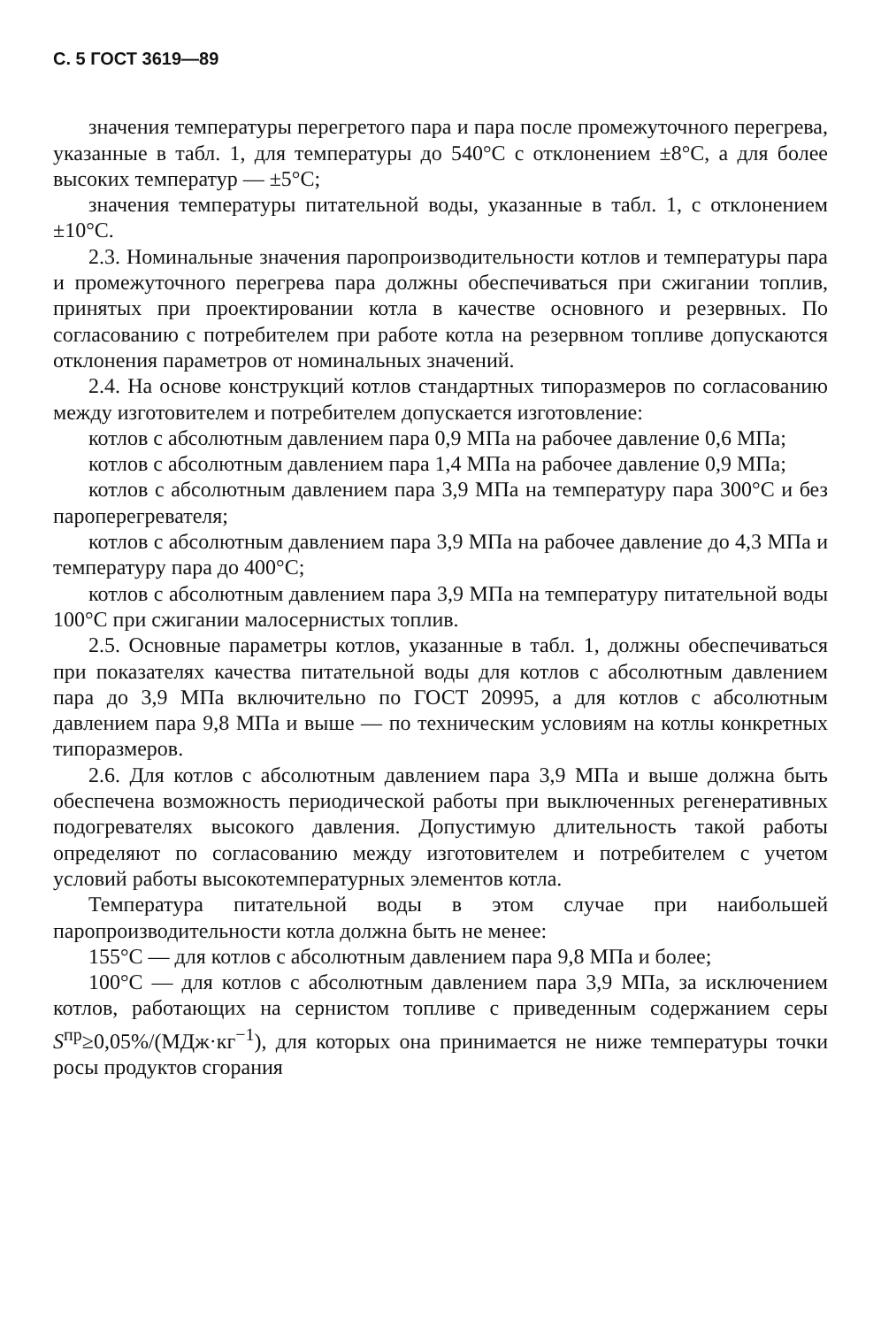С. 5 ГОСТ 3619—89
значения температуры перегретого пара и пара после промежуточного перегрева, указанные в табл. 1, для температуры до 540°С с отклонением ±8°С, а для более высоких температур — ±5°С;
значения температуры питательной воды, указанные в табл. 1, с отклонением ±10°С.
2.3. Номинальные значения паропроизводительности котлов и температуры пара и промежуточного перегрева пара должны обеспечиваться при сжигании топлив, принятых при проектировании котла в качестве основного и резервных. По согласованию с потребителем при работе котла на резервном топливе допускаются отклонения параметров от номинальных значений.
2.4. На основе конструкций котлов стандартных типоразмеров по согласованию между изготовителем и потребителем допускается изготовление:
котлов с абсолютным давлением пара 0,9 МПа на рабочее давление 0,6 МПа;
котлов с абсолютным давлением пара 1,4 МПа на рабочее давление 0,9 МПа;
котлов с абсолютным давлением пара 3,9 МПа на температуру пара 300°С и без пароперегревателя;
котлов с абсолютным давлением пара 3,9 МПа на рабочее давление до 4,3 МПа и температуру пара до 400°С;
котлов с абсолютным давлением пара 3,9 МПа на температуру питательной воды 100°С при сжигании малосернистых топлив.
2.5. Основные параметры котлов, указанные в табл. 1, должны обеспечиваться при показателях качества питательной воды для котлов с абсолютным давлением пара до 3,9 МПа включительно по ГОСТ 20995, а для котлов с абсолютным давлением пара 9,8 МПа и выше — по техническим условиям на котлы конкретных типоразмеров.
2.6. Для котлов с абсолютным давлением пара 3,9 МПа и выше должна быть обеспечена возможность периодической работы при выключенных регенеративных подогревателях высокого давления. Допустимую длительность такой работы определяют по согласованию между изготовителем и потребителем с учетом условий работы высокотемпературных элементов котла.
Температура питательной воды в этом случае при наибольшей паропроизводительности котла должна быть не менее:
155°С — для котлов с абсолютным давлением пара 9,8 МПа и более;
100°С — для котлов с абсолютным давлением пара 3,9 МПа, за исключением котлов, работающих на сернистом топливе с приведенным содержанием серы S<sup>пр</sup>≥0,05%/(МДж·кг<sup>−1</sup>), для которых она принимается не ниже температуры точки росы продуктов сгорания